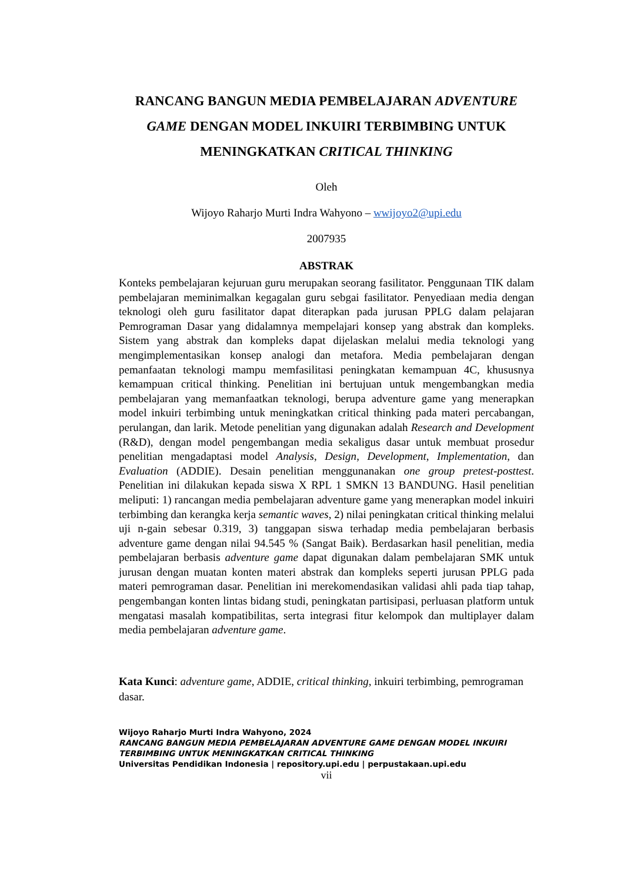RANCANG BANGUN MEDIA PEMBELAJARAN ADVENTURE GAME DENGAN MODEL INKUIRI TERBIMBING UNTUK MENINGKATKAN CRITICAL THINKING
Oleh
Wijoyo Raharjo Murti Indra Wahyono – wwijoyo2@upi.edu
2007935
ABSTRAK
Konteks pembelajaran kejuruan guru merupakan seorang fasilitator. Penggunaan TIK dalam pembelajaran meminimalkan kegagalan guru sebgai fasilitator. Penyediaan media dengan teknologi oleh guru fasilitator dapat diterapkan pada jurusan PPLG dalam pelajaran Pemrograman Dasar yang didalamnya mempelajari konsep yang abstrak dan kompleks. Sistem yang abstrak dan kompleks dapat dijelaskan melalui media teknologi yang mengimplementasikan konsep analogi dan metafora. Media pembelajaran dengan pemanfaatan teknologi mampu memfasilitasi peningkatan kemampuan 4C, khususnya kemampuan critical thinking. Penelitian ini bertujuan untuk mengembangkan media pembelajaran yang memanfaatkan teknologi, berupa adventure game yang menerapkan model inkuiri terbimbing untuk meningkatkan critical thinking pada materi percabangan, perulangan, dan larik. Metode penelitian yang digunakan adalah Research and Development (R&D), dengan model pengembangan media sekaligus dasar untuk membuat prosedur penelitian mengadaptasi model Analysis, Design, Development, Implementation, dan Evaluation (ADDIE). Desain penelitian menggunanakan one group pretest-posttest. Penelitian ini dilakukan kepada siswa X RPL 1 SMKN 13 BANDUNG. Hasil penelitian meliputi: 1) rancangan media pembelajaran adventure game yang menerapkan model inkuiri terbimbing dan kerangka kerja semantic waves, 2) nilai peningkatan critical thinking melalui uji n-gain sebesar 0.319, 3) tanggapan siswa terhadap media pembelajaran berbasis adventure game dengan nilai 94.545 % (Sangat Baik). Berdasarkan hasil penelitian, media pembelajaran berbasis adventure game dapat digunakan dalam pembelajaran SMK untuk jurusan dengan muatan konten materi abstrak dan kompleks seperti jurusan PPLG pada materi pemrograman dasar. Penelitian ini merekomendasikan validasi ahli pada tiap tahap, pengembangan konten lintas bidang studi, peningkatan partisipasi, perluasan platform untuk mengatasi masalah kompatibilitas, serta integrasi fitur kelompok dan multiplayer dalam media pembelajaran adventure game.
Kata Kunci: adventure game, ADDIE, critical thinking, inkuiri terbimbing, pemrograman dasar.
Wijoyo Raharjo Murti Indra Wahyono, 2024
RANCANG BANGUN MEDIA PEMBELAJARAN ADVENTURE GAME DENGAN MODEL INKUIRI TERBIMBING UNTUK MENINGKATKAN CRITICAL THINKING
Universitas Pendidikan Indonesia | repository.upi.edu | perpustakaan.upi.edu
vii